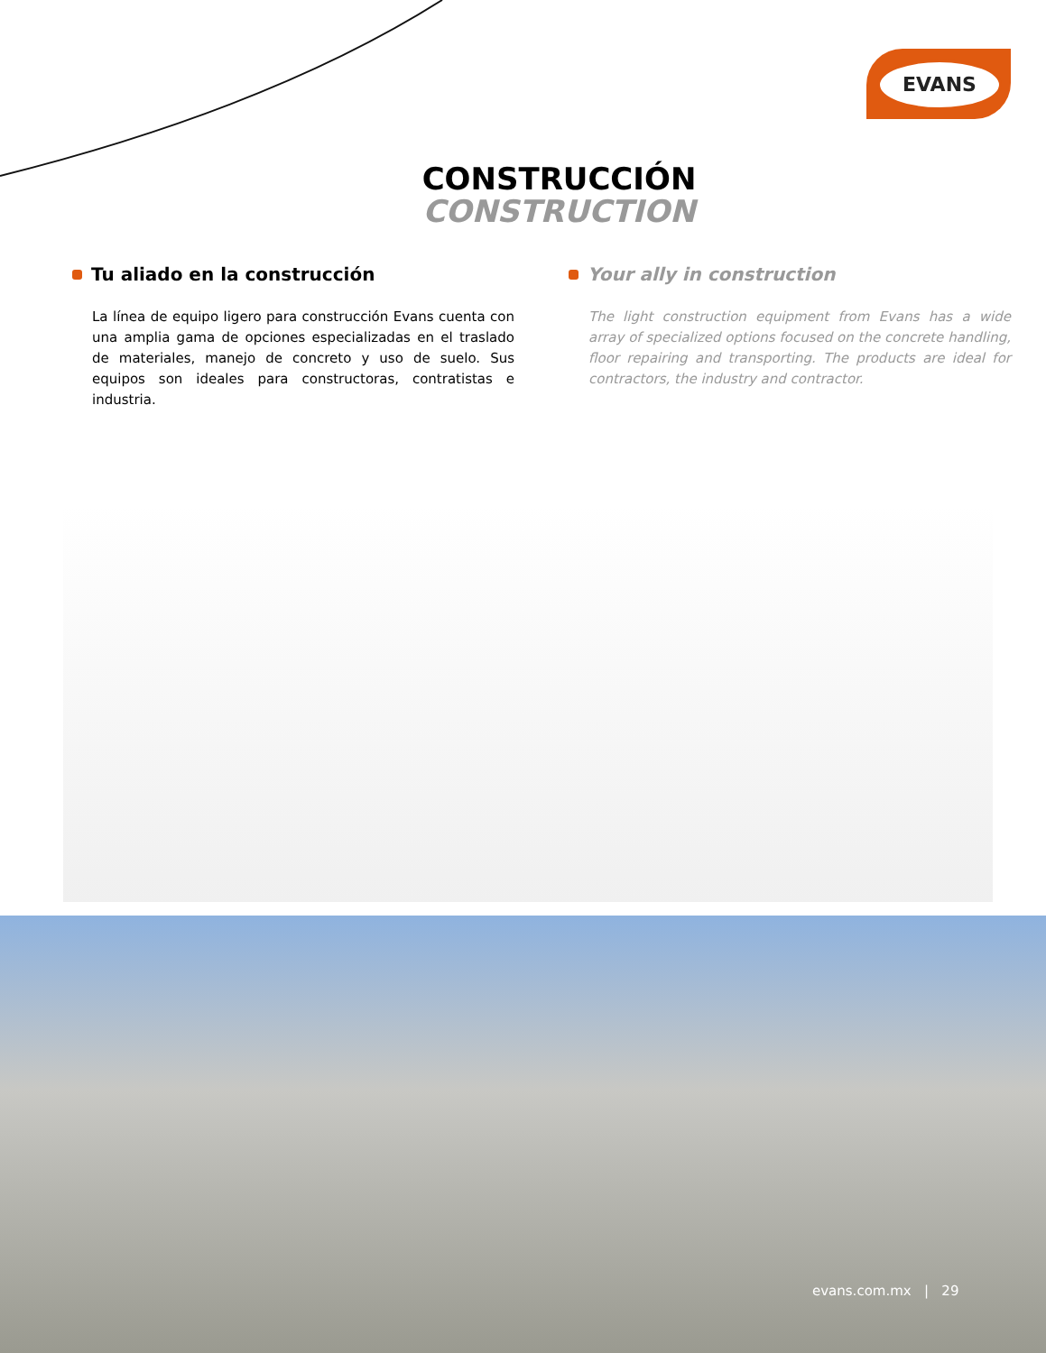EVANS
CONSTRUCCIÓN
CONSTRUCTION
Tu aliado en la construcción
La línea de equipo ligero para construcción Evans cuenta con una amplia gama de opciones especializadas en el traslado de materiales, manejo de concreto y uso de suelo. Sus equipos son ideales para constructoras, contratistas e industria.
Your ally in construction
The light construction equipment from Evans has a wide array of specialized options focused on the concrete handling, floor repairing and transporting. The products are ideal for contractors, the industry and contractor.
evans.com.mx | 29